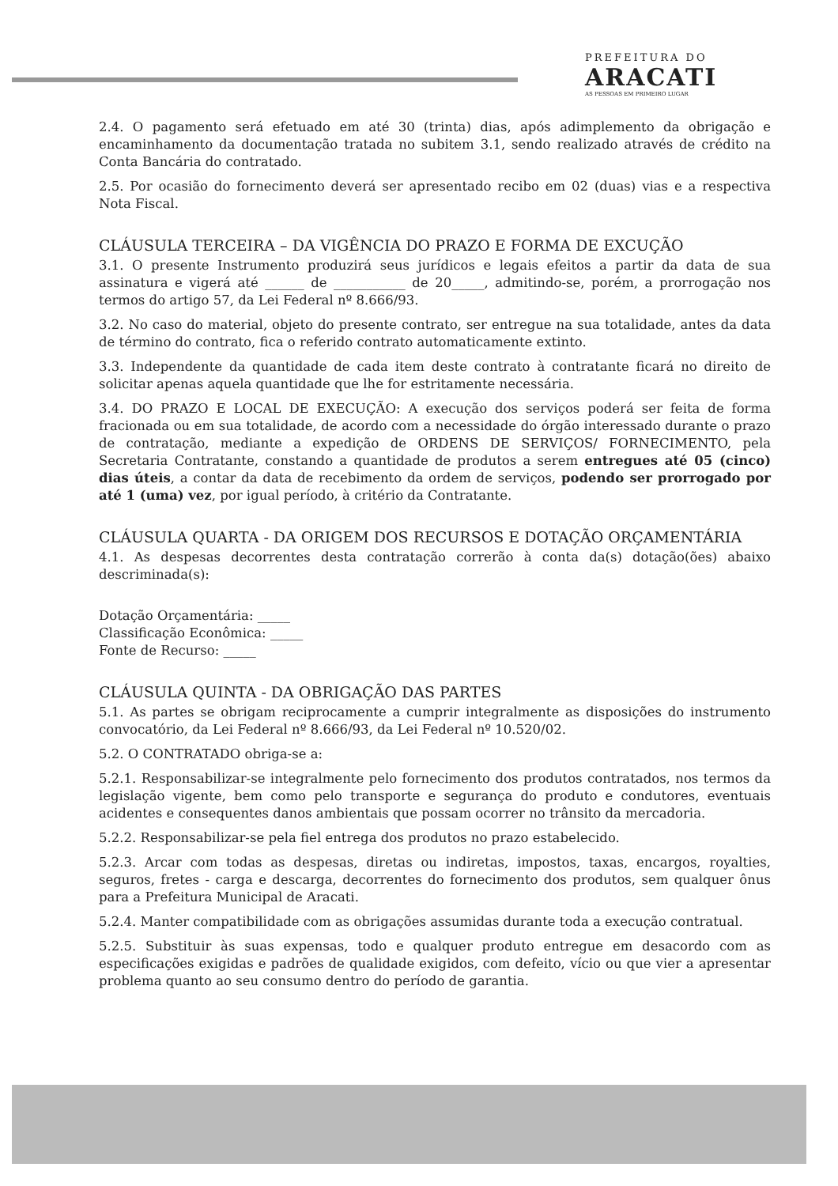PREFEITURA DO
ARACATI
AS PESSOAS EM PRIMEIRO LUGAR
2.4. O pagamento será efetuado em até 30 (trinta) dias, após adimplemento da obrigação e encaminhamento da documentação tratada no subitem 3.1, sendo realizado através de crédito na Conta Bancária do contratado.
2.5. Por ocasião do fornecimento deverá ser apresentado recibo em 02 (duas) vias e a respectiva Nota Fiscal.
CLÁUSULA TERCEIRA – DA VIGÊNCIA DO PRAZO E FORMA DE EXCUÇÃO
3.1. O presente Instrumento produzirá seus jurídicos e legais efeitos a partir da data de sua assinatura e vigerá até ______ de ___________ de 20_____, admitindo-se, porém, a prorrogação nos termos do artigo 57, da Lei Federal nº 8.666/93.
3.2. No caso do material, objeto do presente contrato, ser entregue na sua totalidade, antes da data de término do contrato, fica o referido contrato automaticamente extinto.
3.3. Independente da quantidade de cada item deste contrato à contratante ficará no direito de solicitar apenas aquela quantidade que lhe for estritamente necessária.
3.4. DO PRAZO E LOCAL DE EXECUÇÃO: A execução dos serviços poderá ser feita de forma fracionada ou em sua totalidade, de acordo com a necessidade do órgão interessado durante o prazo de contratação, mediante a expedição de ORDENS DE SERVIÇOS/ FORNECIMENTO, pela Secretaria Contratante, constando a quantidade de produtos a serem entregues até 05 (cinco) dias úteis, a contar da data de recebimento da ordem de serviços, podendo ser prorrogado por até 1 (uma) vez, por igual período, à critério da Contratante.
CLÁUSULA QUARTA - DA ORIGEM DOS RECURSOS E DOTAÇÃO ORÇAMENTÁRIA
4.1. As despesas decorrentes desta contratação correrão à conta da(s) dotação(ões) abaixo descriminada(s):
Dotação Orçamentária: _____
Classificação Econômica: _____
Fonte de Recurso: _____
CLÁUSULA QUINTA - DA OBRIGAÇÃO DAS PARTES
5.1. As partes se obrigam reciprocamente a cumprir integralmente as disposições do instrumento convocatório, da Lei Federal nº 8.666/93, da Lei Federal nº 10.520/02.
5.2. O CONTRATADO obriga-se a:
5.2.1. Responsabilizar-se integralmente pelo fornecimento dos produtos contratados, nos termos da legislação vigente, bem como pelo transporte e segurança do produto e condutores, eventuais acidentes e consequentes danos ambientais que possam ocorrer no trânsito da mercadoria.
5.2.2. Responsabilizar-se pela fiel entrega dos produtos no prazo estabelecido.
5.2.3. Arcar com todas as despesas, diretas ou indiretas, impostos, taxas, encargos, royalties, seguros, fretes - carga e descarga, decorrentes do fornecimento dos produtos, sem qualquer ônus para a Prefeitura Municipal de Aracati.
5.2.4. Manter compatibilidade com as obrigações assumidas durante toda a execução contratual.
5.2.5. Substituir às suas expensas, todo e qualquer produto entregue em desacordo com as especificações exigidas e padrões de qualidade exigidos, com defeito, vício ou que vier a apresentar problema quanto ao seu consumo dentro do período de garantia.